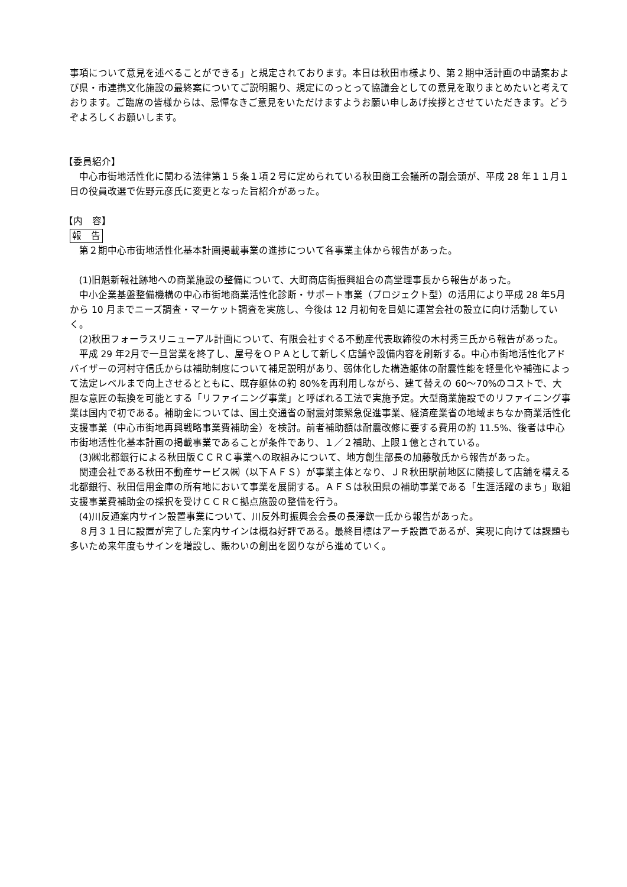事項について意見を述べることができる」と規定されております。本日は秋田市様より、第２期中活計画の申請案および県・市連携文化施設の最終案についてご説明賜り、規定にのっとって協議会としての意見を取りまとめたいと考えております。ご臨席の皆様からは、忌憚なきご意見をいただけますようお願い申しあげ挨拶とさせていただきます。どうぞよろしくお願いします。
【委員紹介】
中心市街地活性化に関わる法律第１５条１項２号に定められている秋田商工会議所の副会頭が、平成 28 年１１月１日の役員改選で佐野元彦氏に変更となった旨紹介があった。
【内　容】
報　告
第２期中心市街地活性化基本計画掲載事業の進捗について各事業主体から報告があった。
(1)旧魁新報社跡地への商業施設の整備について、大町商店街振興組合の高堂理事長から報告があった。
中小企業基盤整備機構の中心市街地商業活性化診断・サポート事業（プロジェクト型）の活用により平成 28 年5月から 10 月までニーズ調査・マーケット調査を実施し、今後は 12 月初旬を目処に運営会社の設立に向け活動していく。
(2)秋田フォーラスリニューアル計画について、有限会社すぐる不動産代表取締役の木村秀三氏から報告があった。
平成 29 年2月で一旦営業を終了し、屋号をＯＰＡとして新しく店舗や設備内容を刷新する。中心市街地活性化アドバイザーの河村守信氏からは補助制度について補足説明があり、弱体化した構造躯体の耐震性能を軽量化や補強によって法定レベルまで向上させるとともに、既存躯体の約 80%を再利用しながら、建て替えの 60～70%のコストで、大胆な意匠の転換を可能とする「リファイニング事業」と呼ばれる工法で実施予定。大型商業施設でのリファイニング事業は国内で初である。補助金については、国土交通省の耐震対策緊急促進事業、経済産業省の地域まちなか商業活性化支援事業（中心市街地再興戦略事業費補助金）を検討。前者補助額は耐震改修に要する費用の約 11.5%、後者は中心市街地活性化基本計画の掲載事業であることが条件であり、１／２補助、上限１億とされている。
(3)㈱北都銀行による秋田版ＣＣＲＣ事業への取組みについて、地方創生部長の加藤敬氏から報告があった。
関連会社である秋田不動産サービス㈱（以下ＡＦＳ）が事業主体となり、ＪＲ秋田駅前地区に隣接して店舗を構える北都銀行、秋田信用金庫の所有地において事業を展開する。ＡＦＳは秋田県の補助事業である「生涯活躍のまち」取組支援事業費補助金の採択を受けＣＣＲＣ拠点施設の整備を行う。
(4)川反通案内サイン設置事業について、川反外町振興会会長の長澤欽一氏から報告があった。
８月３１日に設置が完了した案内サインは概ね好評である。最終目標はアーチ設置であるが、実現に向けては課題も多いため来年度もサインを増設し、賑わいの創出を図りながら進めていく。